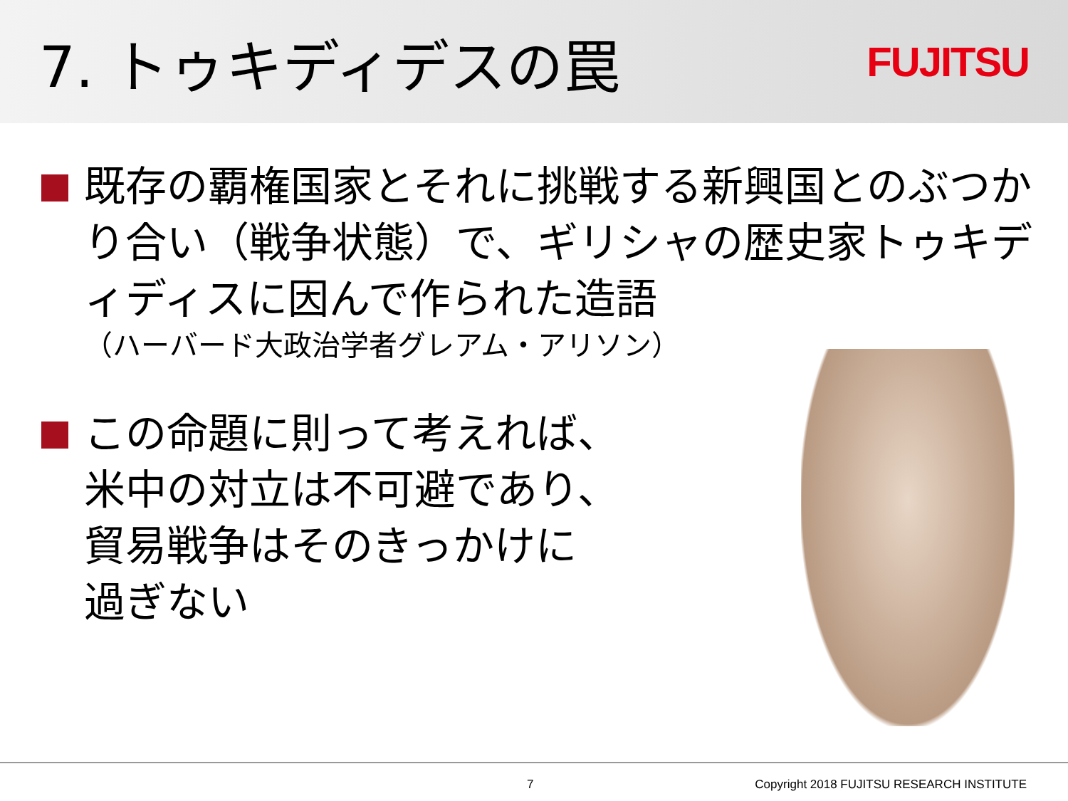7. トゥキディデスの罠
FUJITSU
既存の覇権国家とそれに挑戦する新興国とのぶつかり合い（戦争状態）で、ギリシャの歴史家トゥキディディスに因んで作られた造語
（ハーバード大政治学者グレアム・アリソン）
この命題に則って考えれば、
米中の対立は不可避であり、
貿易戦争はそのきっかけに
過ぎない
7 Copyright 2018 FUJITSU RESEARCH INSTITUTE